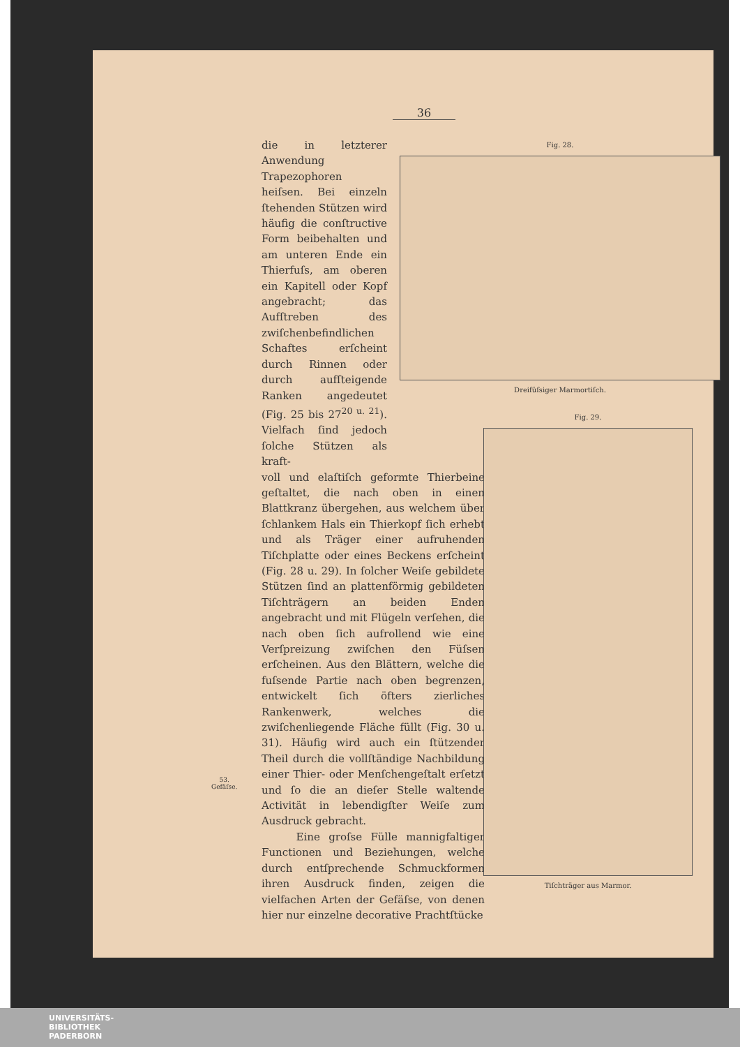36
die in letzterer Anwendung Trapezophoren heiſsen. Bei einzeln ſtehenden Stützen wird häufig die conſtructive Form beibehalten und am unteren Ende ein Thierfuſs, am oberen ein Kapitell oder Kopf angebracht; das Aufſtreben des zwiſchenbefindlichen Schaftes erſcheint durch Rinnen oder durch aufſteigende Ranken angedeutet (Fig. 25 bis 27<sup>20 u. 21</sup>). Vielfach ſind jedoch ſolche Stützen als kraft-
voll und elaſtiſch geformte Thierbeine geſtaltet, die nach oben in einen Blattkranz übergehen, aus welchem über ſchlankem Hals ein Thierkopf ſich erhebt und als Träger einer aufruhenden Tiſchplatte oder eines Beckens erſcheint (Fig. 28 u. 29). In ſolcher Weiſe gebildete Stützen ſind an plattenförmig gebildeten Tiſchträgern an beiden Enden angebracht und mit Flügeln verſehen, die nach oben ſich aufrollend wie eine Verſpreizung zwiſchen den Füſsen erſcheinen. Aus den Blättern, welche die fuſsende Partie nach oben begrenzen, entwickelt ſich öfters zierliches Rankenwerk, welches die zwiſchenliegende Fläche füllt (Fig. 30 u. 31). Häufig wird auch ein ſtützender Theil durch die vollſtändige Nachbildung einer Thier- oder Menſchengeſtalt erſetzt und ſo die an dieſer Stelle waltende Activität in lebendigſter Weiſe zum Ausdruck gebracht.
Eine groſse Fülle mannigfaltiger Functionen und Beziehungen, welche durch entſprechende Schmuckformen ihren Ausdruck finden, zeigen die vielfachen Arten der Gefäſse, von denen hier nur einzelne decorative Prachtſtücke
53.
Gefäſse.
Fig. 28.
Dreifüſsiger Marmortiſch.
Fig. 29.
Tiſchträger aus Marmor.
UNIVERSITÄTS-
BIBLIOTHEK
PADERBORN